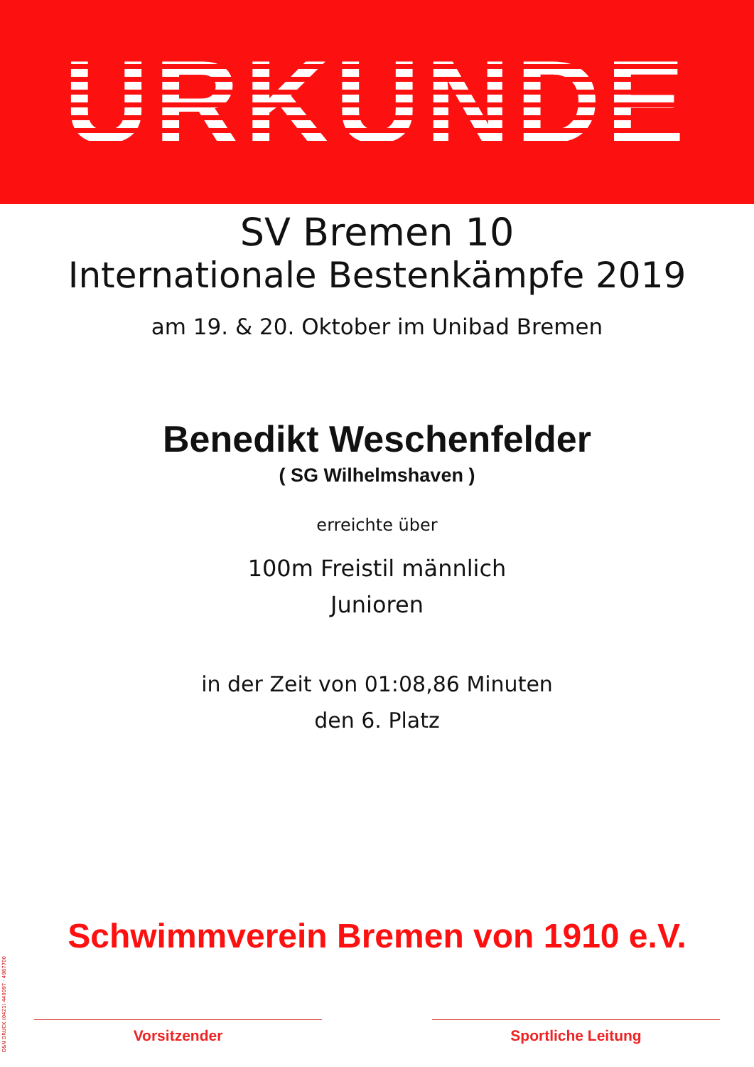URKUNDE
SV Bremen 10
Internationale Bestenkämpfe 2019
am 19. & 20. Oktober im Unibad Bremen
Benedikt Weschenfelder
( SG Wilhelmshaven )
erreichte über
100m Freistil männlich
Junioren
in der Zeit von 01:08,86 Minuten
den 6. Platz
Schwimmverein Bremen von 1910 e.V.
Vorsitzender Sportliche Leitung
O&N DRUCK (0421) 440097 · 4987700